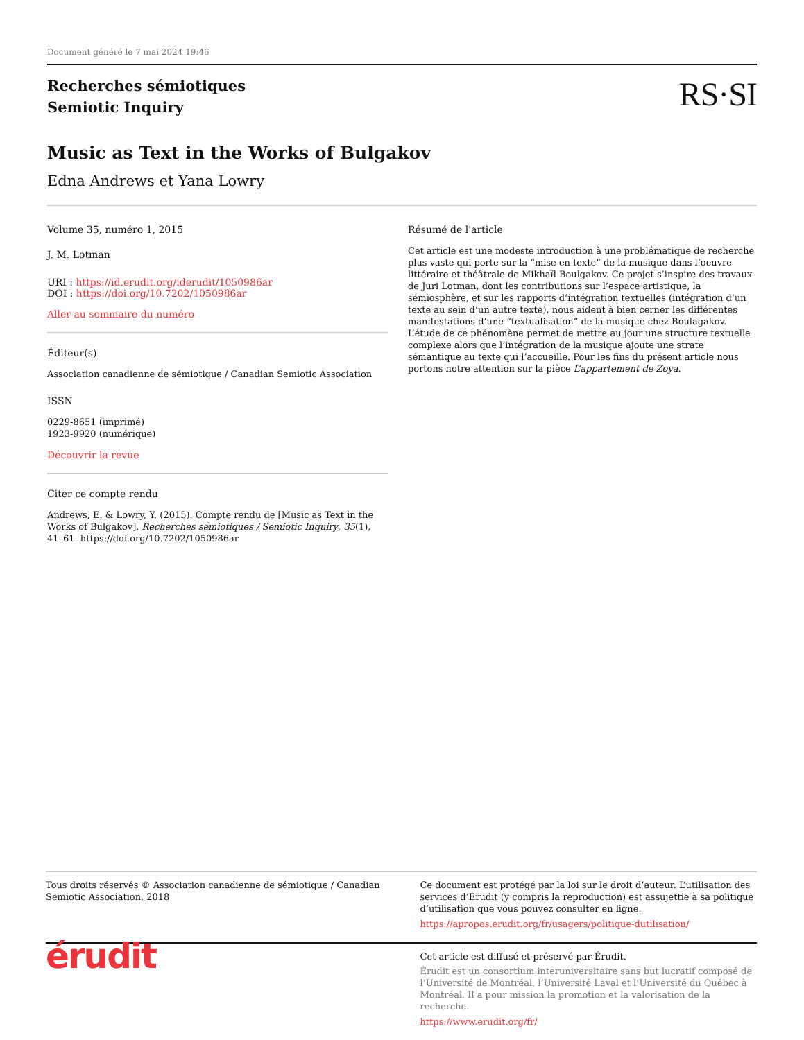Document généré le 7 mai 2024 19:46
Recherches sémiotiques
Semiotic Inquiry
RS·SI
Music as Text in the Works of Bulgakov
Edna Andrews et Yana Lowry
Volume 35, numéro 1, 2015
J. M. Lotman
URI : https://id.erudit.org/iderudit/1050986ar
DOI : https://doi.org/10.7202/1050986ar
Aller au sommaire du numéro
Éditeur(s)
Association canadienne de sémiotique / Canadian Semiotic Association
ISSN
0229-8651 (imprimé)
1923-9920 (numérique)
Découvrir la revue
Citer ce compte rendu
Andrews, E. & Lowry, Y. (2015). Compte rendu de [Music as Text in the Works of Bulgakov]. Recherches sémiotiques / Semiotic Inquiry, 35(1), 41–61. https://doi.org/10.7202/1050986ar
Résumé de l'article
Cet article est une modeste introduction à une problématique de recherche plus vaste qui porte sur la “mise en texte” de la musique dans l’oeuvre littéraire et théâtrale de Mikhaïl Boulgakov. Ce projet s’inspire des travaux de Juri Lotman, dont les contributions sur l’espace artistique, la sémiosphère, et sur les rapports d’intégration textuelles (intégration d’un texte au sein d’un autre texte), nous aident à bien cerner les différentes manifestations d’une “textualisation” de la musique chez Boulagakov. L’étude de ce phénomène permet de mettre au jour une structure textuelle complexe alors que l’intégration de la musique ajoute une strate sémantique au texte qui l’accueille. Pour les fins du présent article nous portons notre attention sur la pièce L’appartement de Zoya.
Tous droits réservés © Association canadienne de sémiotique / Canadian Semiotic Association, 2018
Ce document est protégé par la loi sur le droit d’auteur. L’utilisation des services d’Érudit (y compris la reproduction) est assujettie à sa politique d’utilisation que vous pouvez consulter en ligne.
https://apropos.erudit.org/fr/usagers/politique-dutilisation/
érudit
Cet article est diffusé et préservé par Érudit.
Érudit est un consortium interuniversitaire sans but lucratif composé de l’Université de Montréal, l’Université Laval et l’Université du Québec à Montréal. Il a pour mission la promotion et la valorisation de la recherche.
https://www.erudit.org/fr/